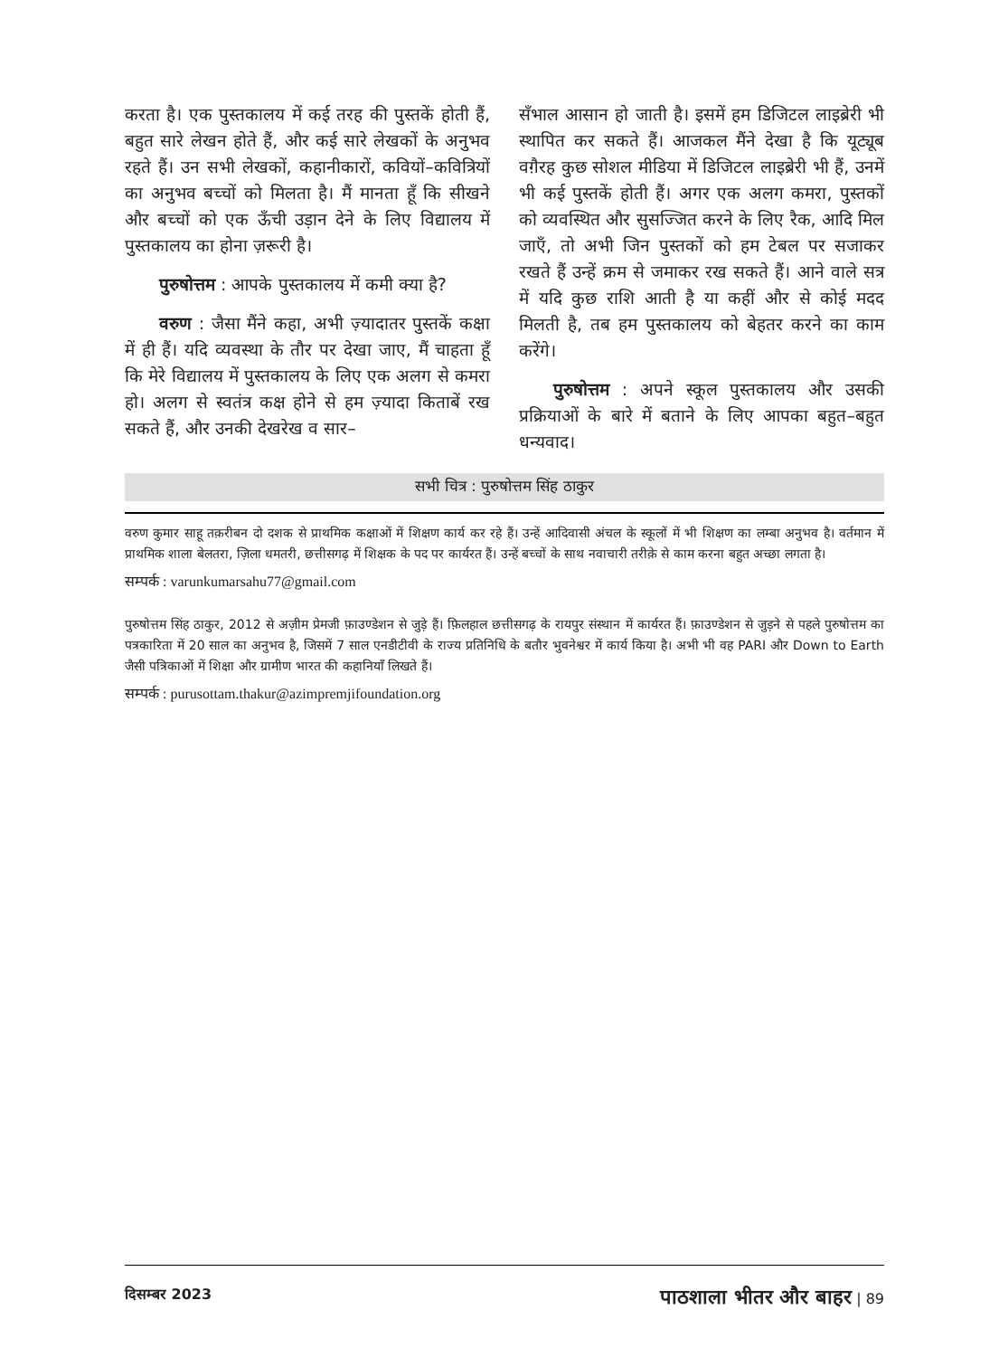करता है। एक पुस्तकालय में कई तरह की पुस्तकें होती हैं, बहुत सारे लेखन होते हैं, और कई सारे लेखकों के अनुभव रहते हैं। उन सभी लेखकों, कहानीकारों, कवियों–कवित्रियों का अनुभव बच्चों को मिलता है। मैं मानता हूँ कि सीखने और बच्चों को एक ऊँची उड़ान देने के लिए विद्यालय में पुस्तकालय का होना ज़रूरी है।
पुरुषोत्तम : आपके पुस्तकालय में कमी क्या है?
वरुण : जैसा मैंने कहा, अभी ज़्यादातर पुस्तकें कक्षा में ही हैं। यदि व्यवस्था के तौर पर देखा जाए, मैं चाहता हूँ कि मेरे विद्यालय में पुस्तकालय के लिए एक अलग से कमरा हो। अलग से स्वतंत्र कक्ष होने से हम ज़्यादा किताबें रख सकते हैं, और उनकी देखरेख व सार–
सँभाल आसान हो जाती है। इसमें हम डिजिटल लाइब्रेरी भी स्थापित कर सकते हैं। आजकल मैंने देखा है कि यूट्यूब वग़ैरह कुछ सोशल मीडिया में डिजिटल लाइब्रेरी भी हैं, उनमें भी कई पुस्तकें होती हैं। अगर एक अलग कमरा, पुस्तकों को व्यवस्थित और सुसज्जित करने के लिए रैक, आदि मिल जाएँ, तो अभी जिन पुस्तकों को हम टेबल पर सजाकर रखते हैं उन्हें क्रम से जमाकर रख सकते हैं। आने वाले सत्र में यदि कुछ राशि आती है या कहीं और से कोई मदद मिलती है, तब हम पुस्तकालय को बेहतर करने का काम करेंगे।
पुरुषोत्तम : अपने स्कूल पुस्तकालय और उसकी प्रक्रियाओं के बारे में बताने के लिए आपका बहुत–बहुत धन्यवाद।
सभी चित्र : पुरुषोत्तम सिंह ठाकुर
वरुण कुमार साहू तक़रीबन दो दशक से प्राथमिक कक्षाओं में शिक्षण कार्य कर रहे हैं। उन्हें आदिवासी अंचल के स्कूलों में भी शिक्षण का लम्बा अनुभव है। वर्तमान में प्राथमिक शाला बेलतरा, ज़िला धमतरी, छत्तीसगढ़ में शिक्षक के पद पर कार्यरत हैं। उन्हें बच्चों के साथ नवाचारी तरीक़े से काम करना बहुत अच्छा लगता है।
सम्पर्क : varunkumarsahu77@gmail.com
पुरुषोत्तम सिंह ठाकुर, 2012 से अज़ीम प्रेमजी फ़ाउण्डेशन से जुड़े हैं। फ़िलहाल छत्तीसगढ़ के रायपुर संस्थान में कार्यरत हैं। फ़ाउण्डेशन से जुड़ने से पहले पुरुषोत्तम का पत्रकारिता में 20 साल का अनुभव है, जिसमें 7 साल एनडीटीवी के राज्य प्रतिनिधि के बतौर भुवनेश्वर में कार्य किया है। अभी भी वह PARI और Down to Earth जैसी पत्रिकाओं में शिक्षा और ग्रामीण भारत की कहानियाँ लिखते हैं।
सम्पर्क : purusottam.thakur@azimpremjifoundation.org
दिसम्बर 2023 पाठशाला भीतर और बाहर | 89